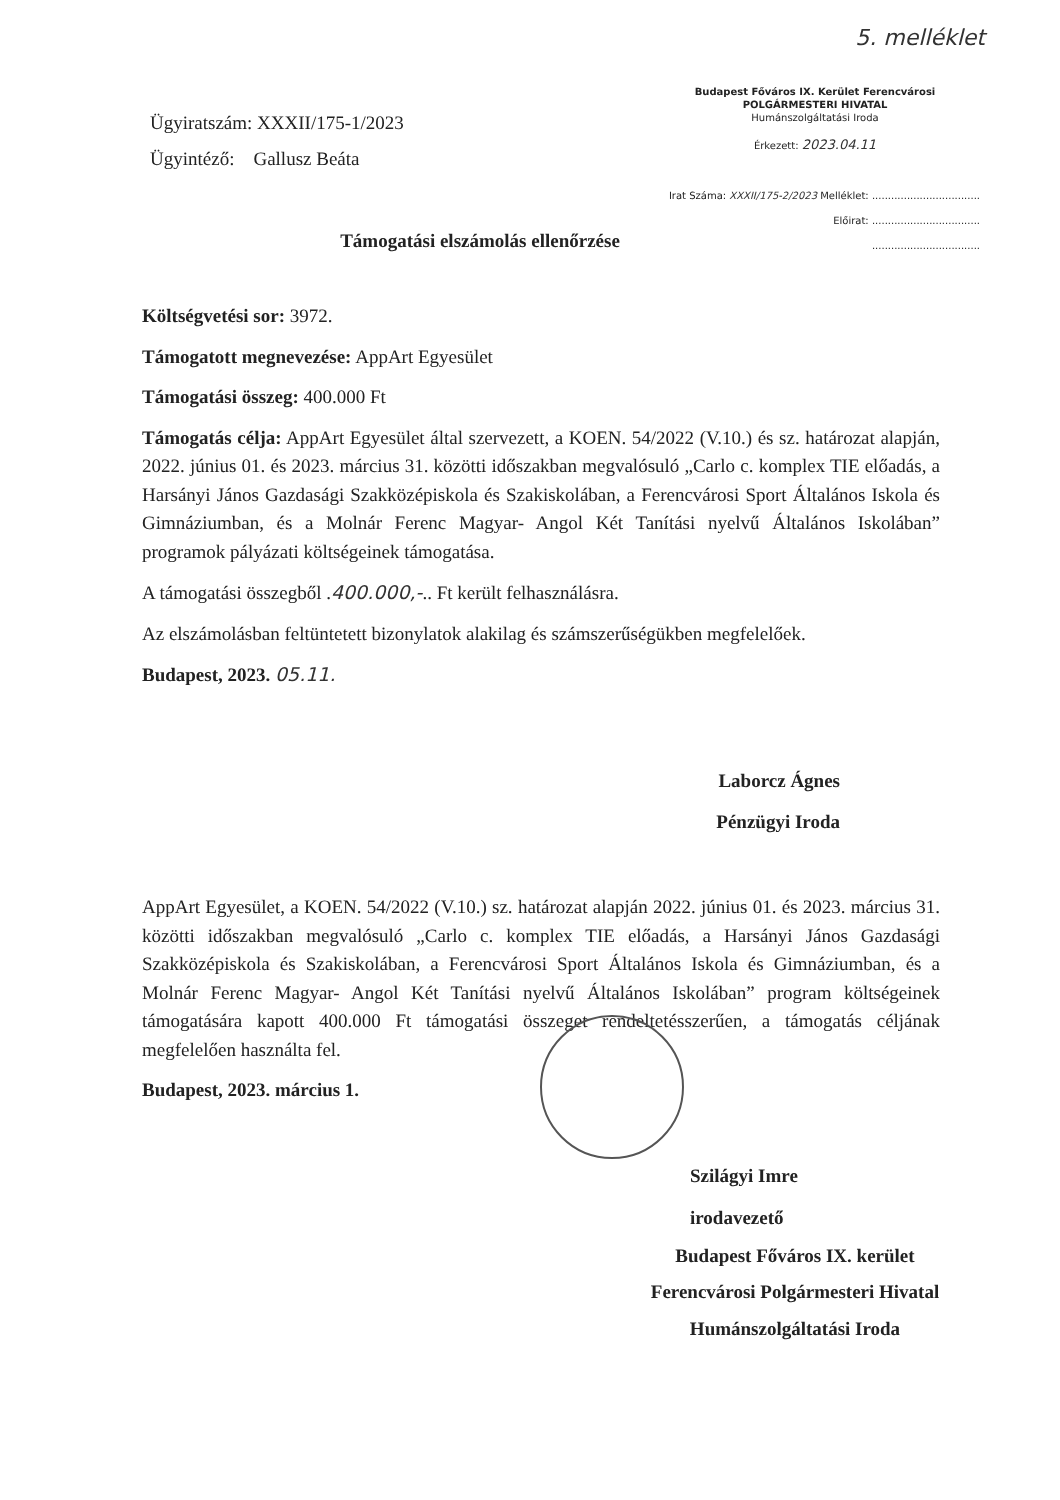5. melléklet
Ügyiratszám: XXXII/175-1/2023
Ügyintéző: Gallusz Beáta
Budapest Főváros IX. Kerület Ferencvárosi
POLGÁRMESTERI HIVATAL
Humánszolgáltatási Iroda
Érkezett: 2023.04.11
Irat Száma: XXXII/175-2/2023 Melléklet: ..................................
Előirat: ..................................
..................................
Támogatási elszámolás ellenőrzése
Költségvetési sor: 3972.
Támogatott megnevezése: AppArt Egyesület
Támogatási összeg: 400.000 Ft
Támogatás célja: AppArt Egyesület által szervezett, a KOEN. 54/2022 (V.10.) és sz. határozat alapján, 2022. június 01. és 2023. március 31. közötti időszakban megvalósuló „Carlo c. komplex TIE előadás, a Harsányi János Gazdasági Szakközépiskola és Szakiskolában, a Ferencvárosi Sport Általános Iskola és Gimnáziumban, és a Molnár Ferenc Magyar- Angol Két Tanítási nyelvű Általános Iskolában” programok pályázati költségeinek támogatása.
A támogatási összegből .400.000,-.. Ft került felhasználásra.
Az elszámolásban feltüntetett bizonylatok alakilag és számszerűségükben megfelelőek.
Budapest, 2023. 05.11.
Laborcz Ágnes
Pénzügyi Iroda
AppArt Egyesület, a KOEN. 54/2022 (V.10.) sz. határozat alapján 2022. június 01. és 2023. március 31. közötti időszakban megvalósuló „Carlo c. komplex TIE előadás, a Harsányi János Gazdasági Szakközépiskola és Szakiskolában, a Ferencvárosi Sport Általános Iskola és Gimnáziumban, és a Molnár Ferenc Magyar- Angol Két Tanítási nyelvű Általános Iskolában” program költségeinek támogatására kapott 400.000 Ft támogatási összeget rendeltetésszerűen, a támogatás céljának megfelelően használta fel.
Budapest, 2023. március 1.
Szilágyi Imre
irodavezető
Budapest Főváros IX. kerület
Ferencvárosi Polgármesteri Hivatal
Humánszolgáltatási Iroda